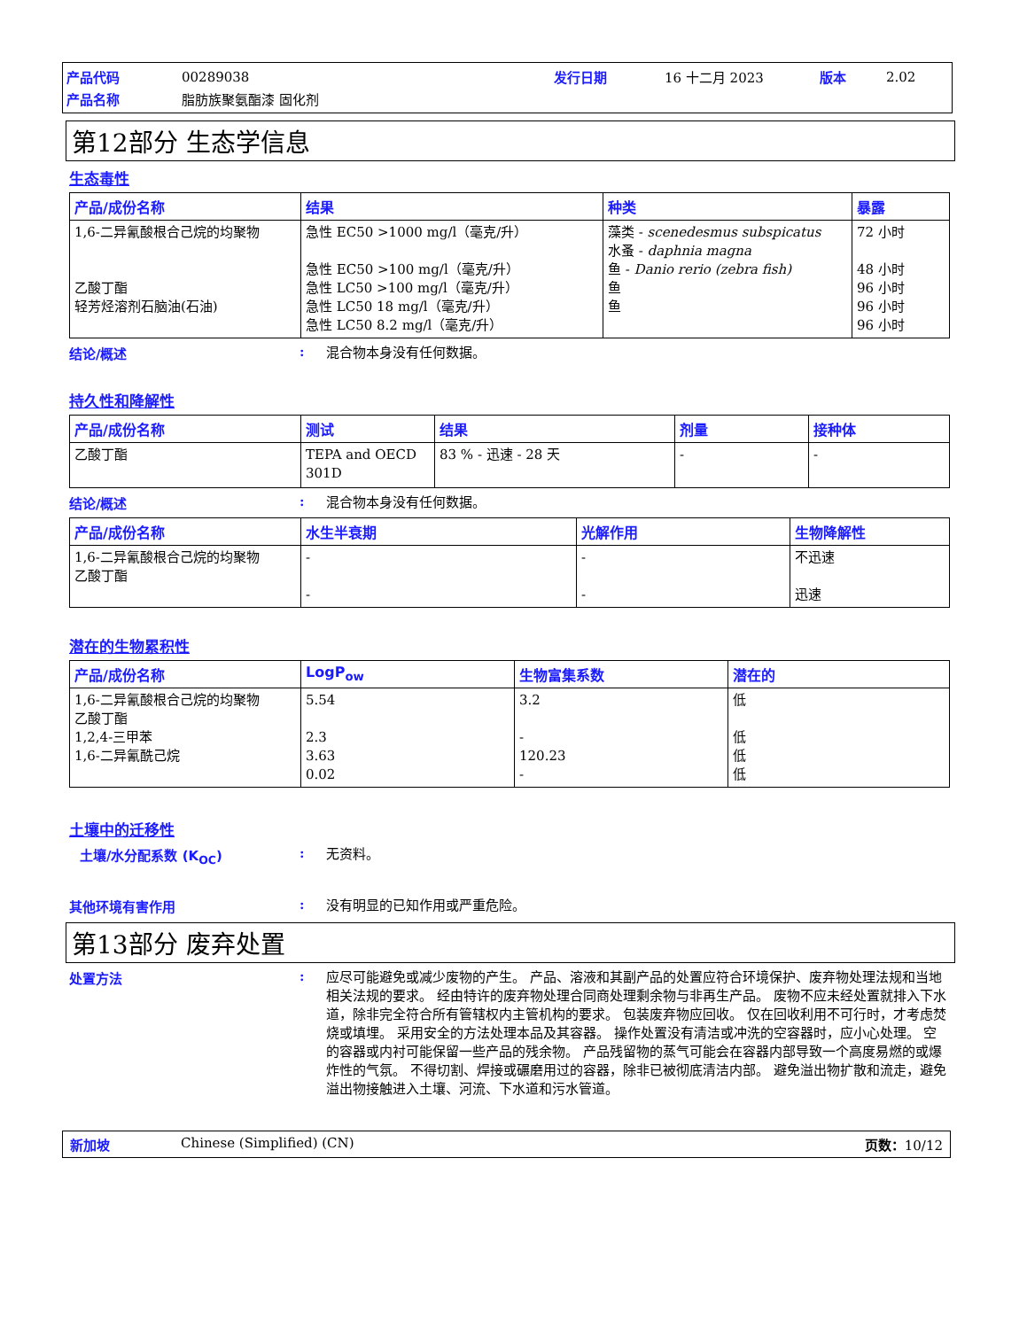| 产品代码 | 00289038 | 发行日期 | 16 十二月 2023 | 版本 | 2.02 |
| 产品名称 | 脂肪族聚氨酯漆 固化剂 | | | | |
第12部分 生态学信息
生态毒性
| 产品/成份名称 | 结果 | 种类 | 暴露 |
| --- | --- | --- | --- |
| 1,6-二异氰酸根合己烷的均聚物 乙酸丁酯 轻芳烃溶剂石脑油(石油) | 急性 EC50 >1000 mg/l（毫克/升） 急性 EC50 >100 mg/l（毫克/升） 急性 LC50 >100 mg/l（毫克/升） 急性 LC50 18 mg/l（毫克/升） 急性 LC50 8.2 mg/l（毫克/升） | 藻类 - scenedesmus subspicatus 水蚤 - daphnia magna 鱼 - Danio rerio (zebra fish) 鱼 鱼 | 72 小时 48 小时 96 小时 96 小时 96 小时 |
结论/概述 :
混合物本身没有任何数据。
持久性和降解性
| 产品/成份名称 | 测试 | 结果 | 剂量 | 接种体 |
| --- | --- | --- | --- | --- |
| 乙酸丁酯 | TEPA and OECD 301D | 83 % - 迅速 - 28 天 | - | - |
结论/概述 :
混合物本身没有任何数据。
| 产品/成份名称 | 水生半衰期 | 光解作用 | 生物降解性 |
| --- | --- | --- | --- |
| 1,6-二异氰酸根合己烷的均聚物 乙酸丁酯 | - - | - - | 不迅速 迅速 |
潜在的生物累积性
| 产品/成份名称 | LogP<sub>ow</sub> | 生物富集系数 | 潜在的 |
| --- | --- | --- | --- |
| 1,6-二异氰酸根合己烷的均聚物 乙酸丁酯 1,2,4-三甲苯 1,6-二异氰酰己烷 | 5.54 2.3 3.63 0.02 | 3.2 - 120.23 - | 低 低 低 低 |
土壤中的迁移性
土壤/水分配系数 (K<sub>OC</sub>) :
无资料。
其他环境有害作用 :
没有明显的已知作用或严重危险。
第13部分 废弃处置
处置方法 :
应尽可能避免或减少废物的产生。 产品、溶液和其副产品的处置应符合环境保护、废弃物处理法规和当地相关法规的要求。 经由特许的废弃物处理合同商处理剩余物与非再生产品。 废物不应未经处置就排入下水道，除非完全符合所有管辖权内主管机构的要求。 包装废弃物应回收。 仅在回收利用不可行时，才考虑焚烧或填埋。 采用安全的方法处理本品及其容器。 操作处置没有清洁或冲洗的空容器时，应小心处理。 空的容器或内衬可能保留一些产品的残余物。 产品残留物的蒸气可能会在容器内部导致一个高度易燃的或爆炸性的气氛。 不得切割、焊接或碾磨用过的容器，除非已被彻底清洁内部。 避免溢出物扩散和流走，避免溢出物接触进入土壤、河流、下水道和污水管道。
新加坡 Chinese (Simplified) (CN) 页数：10/12